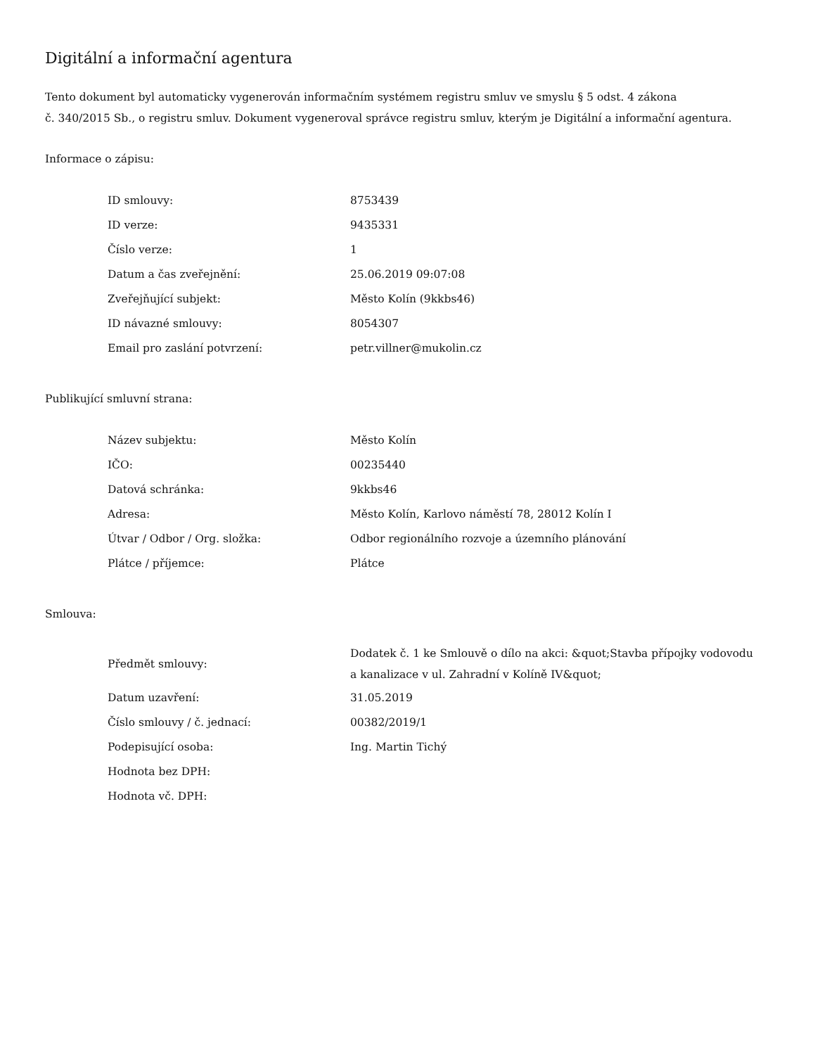Digitální a informační agentura
Tento dokument byl automaticky vygenerován informačním systémem registru smluv ve smyslu § 5 odst. 4 zákona
č. 340/2015 Sb., o registru smluv. Dokument vygeneroval správce registru smluv, kterým je Digitální a informační agentura.
Informace o zápisu:
| ID smlouvy: | 8753439 |
| ID verze: | 9435331 |
| Číslo verze: | 1 |
| Datum a čas zveřejnění: | 25.06.2019 09:07:08 |
| Zveřejňující subjekt: | Město Kolín (9kkbs46) |
| ID návazné smlouvy: | 8054307 |
| Email pro zaslání potvrzení: | petr.villner@mukolin.cz |
Publikující smluvní strana:
| Název subjektu: | Město Kolín |
| IČO: | 00235440 |
| Datová schránka: | 9kkbs46 |
| Adresa: | Město Kolín, Karlovo náměstí 78, 28012 Kolín I |
| Útvar / Odbor / Org. složka: | Odbor regionálního rozvoje a územního plánování |
| Plátce / příjemce: | Plátce |
Smlouva:
| Předmět smlouvy: | Dodatek č. 1 ke Smlouvě o dílo na akci: &quot;Stavba přípojky vodovodu a kanalizace v ul. Zahradní v Kolíně IV&quot; |
| Datum uzavření: | 31.05.2019 |
| Číslo smlouvy / č. jednací: | 00382/2019/1 |
| Podepisující osoba: | Ing. Martin Tichý |
| Hodnota bez DPH: | |
| Hodnota vč. DPH: | |